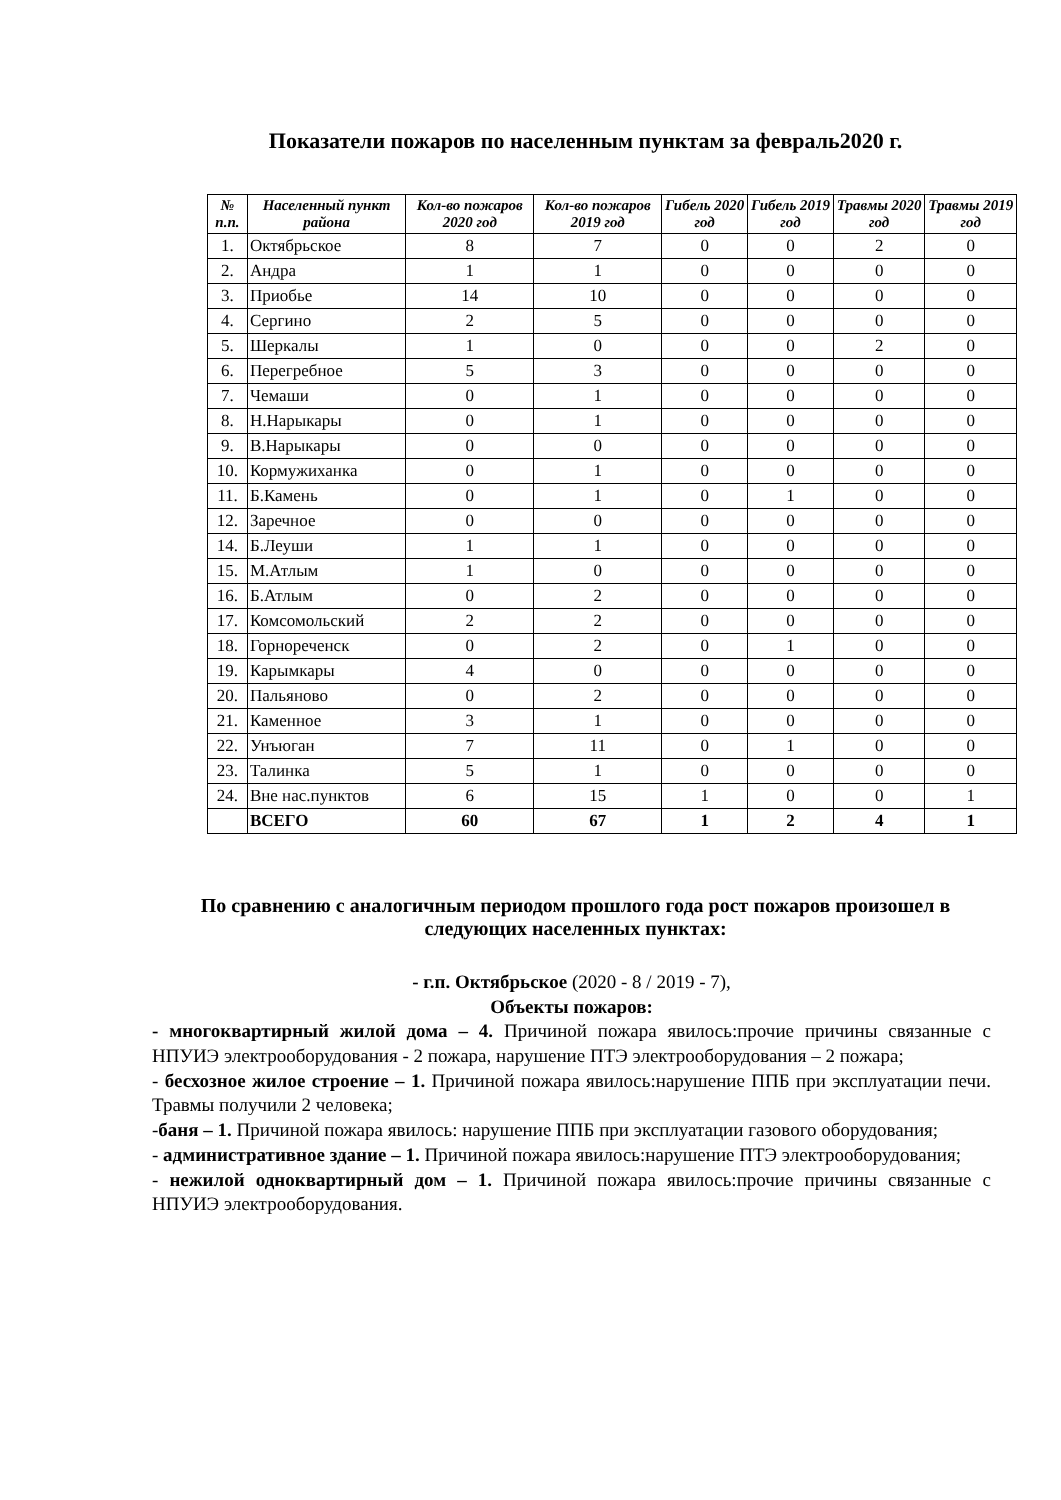Показатели пожаров по населенным пунктам за февраль2020 г.
| № п.п. | Населенный пункт района | Кол-во пожаров 2020 год | Кол-во пожаров 2019 год | Гибель 2020 год | Гибель 2019 год | Травмы 2020 год | Травмы 2019 год |
| --- | --- | --- | --- | --- | --- | --- | --- |
| 1. | Октябрьское | 8 | 7 | 0 | 0 | 2 | 0 |
| 2. | Андра | 1 | 1 | 0 | 0 | 0 | 0 |
| 3. | Приобье | 14 | 10 | 0 | 0 | 0 | 0 |
| 4. | Сергино | 2 | 5 | 0 | 0 | 0 | 0 |
| 5. | Шеркалы | 1 | 0 | 0 | 0 | 2 | 0 |
| 6. | Перегребное | 5 | 3 | 0 | 0 | 0 | 0 |
| 7. | Чемаши | 0 | 1 | 0 | 0 | 0 | 0 |
| 8. | Н.Нарыкары | 0 | 1 | 0 | 0 | 0 | 0 |
| 9. | В.Нарыкары | 0 | 0 | 0 | 0 | 0 | 0 |
| 10. | Кормужиханка | 0 | 1 | 0 | 0 | 0 | 0 |
| 11. | Б.Камень | 0 | 1 | 0 | 1 | 0 | 0 |
| 12. | Заречное | 0 | 0 | 0 | 0 | 0 | 0 |
| 14. | Б.Леуши | 1 | 1 | 0 | 0 | 0 | 0 |
| 15. | М.Атлым | 1 | 0 | 0 | 0 | 0 | 0 |
| 16. | Б.Атлым | 0 | 2 | 0 | 0 | 0 | 0 |
| 17. | Комсомольский | 2 | 2 | 0 | 0 | 0 | 0 |
| 18. | Горнореченск | 0 | 2 | 0 | 1 | 0 | 0 |
| 19. | Карымкары | 4 | 0 | 0 | 0 | 0 | 0 |
| 20. | Пальяново | 0 | 2 | 0 | 0 | 0 | 0 |
| 21. | Каменное | 3 | 1 | 0 | 0 | 0 | 0 |
| 22. | Унъюган | 7 | 11 | 0 | 1 | 0 | 0 |
| 23. | Талинка | 5 | 1 | 0 | 0 | 0 | 0 |
| 24. | Вне нас.пунктов | 6 | 15 | 1 | 0 | 0 | 1 |
| | ВСЕГО | 60 | 67 | 1 | 2 | 4 | 1 |
По сравнению с аналогичным периодом прошлого года рост пожаров произошел в следующих населенных пунктах:
- г.п. Октябрьское (2020 - 8 / 2019 - 7),
Объекты пожаров:
- многоквартирный жилой дома – 4. Причиной пожара явилось:прочие причины связанные с НПУИЭ электрооборудования - 2 пожара, нарушение ПТЭ электрооборудования – 2 пожара;
- бесхозное жилое строение – 1. Причиной пожара явилось:нарушение ППБ при эксплуатации печи. Травмы получили 2 человека;
-баня – 1. Причиной пожара явилось: нарушение ППБ при эксплуатации газового оборудования;
- административное здание – 1. Причиной пожара явилось:нарушение ПТЭ электрооборудования;
- нежилой одноквартирный дом – 1. Причиной пожара явилось:прочие причины связанные с НПУИЭ электрооборудования.